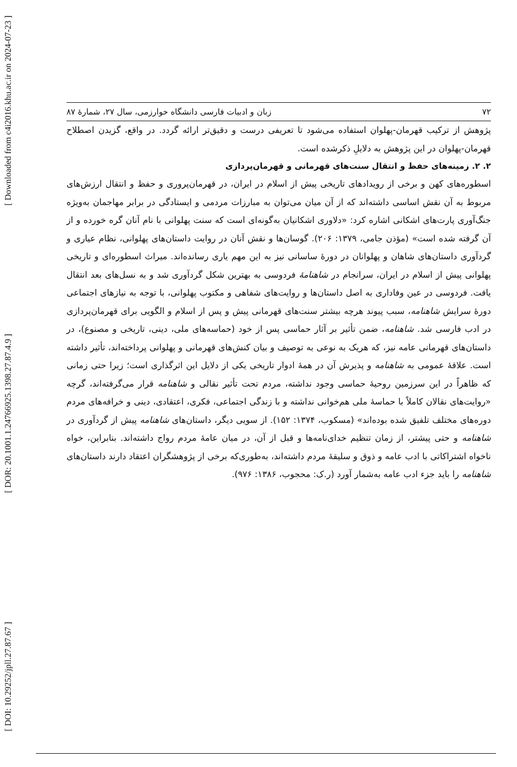[ DOI: 10.29252/jpll.27.87.67 ] [ DOR: 20.1001.1.24766925.1398.27.87.4.9 ] [ Downloaded from c4i2016.khu.ac.ir on 2024-07-23 ]
۷۲ زبان و ادبیات فارسی دانشگاه خوارزمی، سال ۲۷، شمارهٔ ۸۷
پژوهش از ترکیب قهرمان-پهلوان استفاده می‌شود تا تعریفی درست و دقیق‌تر ارائه گردد. در واقع، گزیدن اصطلاح قهرمان-پهلوان در این پژوهش به دلایلِ ذکرشده است.
۲. ۲. زمینه‌های حفظ و انتقال سنت‌های قهرمانی و قهرمان‌پردازی
اسطوره‌های کهن و برخی از رویدادهای تاریخی پیش از اسلام در ایران، در قهرمان‌پروری و حفظ و انتقال ارزش‌های مربوط به آن نقش اساسی داشته‌اند که از آن میان می‌توان به مبارزات مردمی و ایستادگی در برابر مهاجمان به‌ویژه جنگ‌آوری پارت‌های اشکانی اشاره کرد: «دلاوری اشکانیان به‌گونه‌ای است که سنت پهلوانی با نام آنان گره خورده و از آن گرفته شده است» (مؤذن جامی، ۱۳۷۹: ۲۰۶). گوسان‌ها و نقش آنان در روایت داستان‌های پهلوانی، نظام عیاری و گردآوری داستان‌های شاهان و پهلوانان در دورهٔ ساسانی نیز به این مهم یاری رسانده‌اند. میراث اسطوره‌ای و تاریخی پهلوانی پیش از اسلام در ایران، سرانجام در شاهنامهٔ فردوسی به بهترین شکل گردآوری شد و به نسل‌های بعد انتقال یافت. فردوسی در عین وفاداری به اصل داستان‌ها و روایت‌های شفاهی و مکتوب پهلوانی، با توجه به نیازهای اجتماعی دورهٔ سرایش شاهنامه، سبب پیوند هرچه بیشتر سنت‌های قهرمانی پیش و پس از اسلام و الگویی برای قهرمان‌پردازی در ادب فارسی شد. شاهنامه، ضمن تأثیر بر آثار حماسی پس از خود (حماسه‌های ملی، دینی، تاریخی و مصنوع)، در داستان‌های قهرمانی عامه نیز، که هریک به نوعی به توصیف و بیان کنش‌های قهرمانی و پهلوانی پرداخته‌اند، تأثیر داشته است. علاقهٔ عمومی به شاهنامه و پذیرش آن در همهٔ ادوار تاریخی یکی از دلایل این اثرگذاری است؛ زیرا حتی زمانی که ظاهراً در این سرزمین روحیهٔ حماسی وجود نداشته، مردم تحت تأثیر نقالی و شاهنامه قرار می‌گرفته‌اند، گرچه «روایت‌های نقالان کاملاً با حماسهٔ ملی هم‌خوانی نداشته و با زندگی اجتماعی، فکری، اعتقادی، دینی و خرافه‌های مردم دوره‌های مختلف تلفیق شده بوده‌اند» (مسکوب، ۱۳۷۴: ۱۵۲). از سویی دیگر، داستان‌های شاهنامه پیش از گردآوری در شاهنامه و حتی پیشتر، از زمان تنظیم خدای‌نامه‌ها و قبل از آن، در میان عامهٔ مردم رواج داشته‌اند. بنابراین، خواه ناخواه اشتراکاتی با ادب عامه و ذوق و سلیقهٔ مردم داشته‌اند، به‌طوری‌که برخی از پژوهشگران اعتقاد دارند داستان‌های شاهنامه را باید جزء ادب عامه به‌شمار آورد (ر.ک: محجوب، ۱۳۸۶: ۹۷۶).